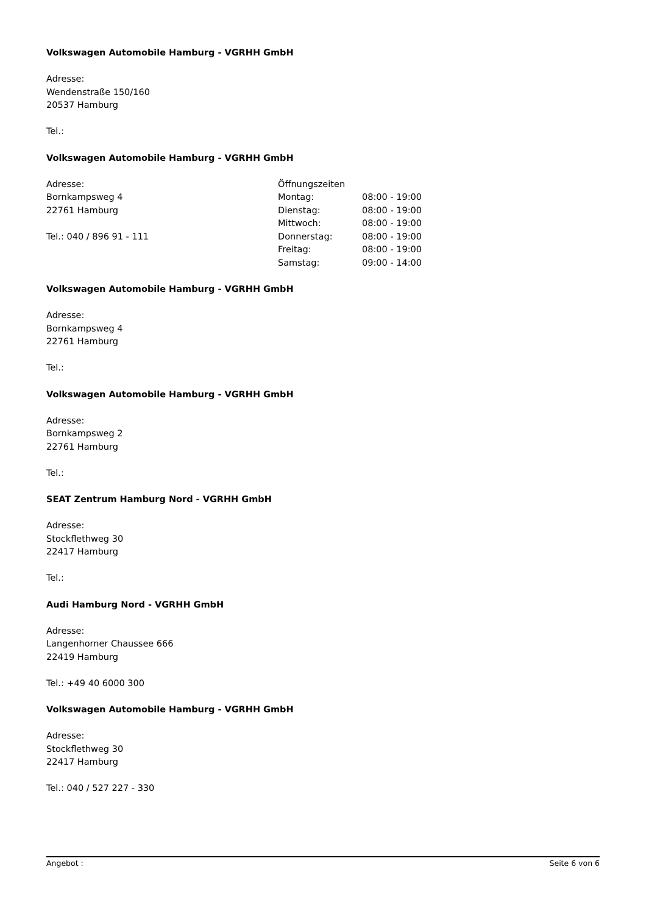Volkswagen Automobile Hamburg - VGRHH GmbH
Adresse:
Wendenstraße 150/160
20537 Hamburg
Tel.:
Volkswagen Automobile Hamburg - VGRHH GmbH
Adresse:
Bornkampsweg 4
22761 Hamburg
Tel.: 040 / 896 91 - 111
| Öffnungszeiten | |
| Montag: | 08:00 - 19:00 |
| Dienstag: | 08:00 - 19:00 |
| Mittwoch: | 08:00 - 19:00 |
| Donnerstag: | 08:00 - 19:00 |
| Freitag: | 08:00 - 19:00 |
| Samstag: | 09:00 - 14:00 |
Volkswagen Automobile Hamburg - VGRHH GmbH
Adresse:
Bornkampsweg 4
22761 Hamburg
Tel.:
Volkswagen Automobile Hamburg - VGRHH GmbH
Adresse:
Bornkampsweg 2
22761 Hamburg
Tel.:
SEAT Zentrum Hamburg Nord - VGRHH GmbH
Adresse:
Stockflethweg 30
22417 Hamburg
Tel.:
Audi Hamburg Nord - VGRHH GmbH
Adresse:
Langenhorner Chaussee 666
22419 Hamburg
Tel.: +49 40 6000 300
Volkswagen Automobile Hamburg - VGRHH GmbH
Adresse:
Stockflethweg 30
22417 Hamburg
Tel.: 040 / 527 227 - 330
Angebot : Seite 6 von 6